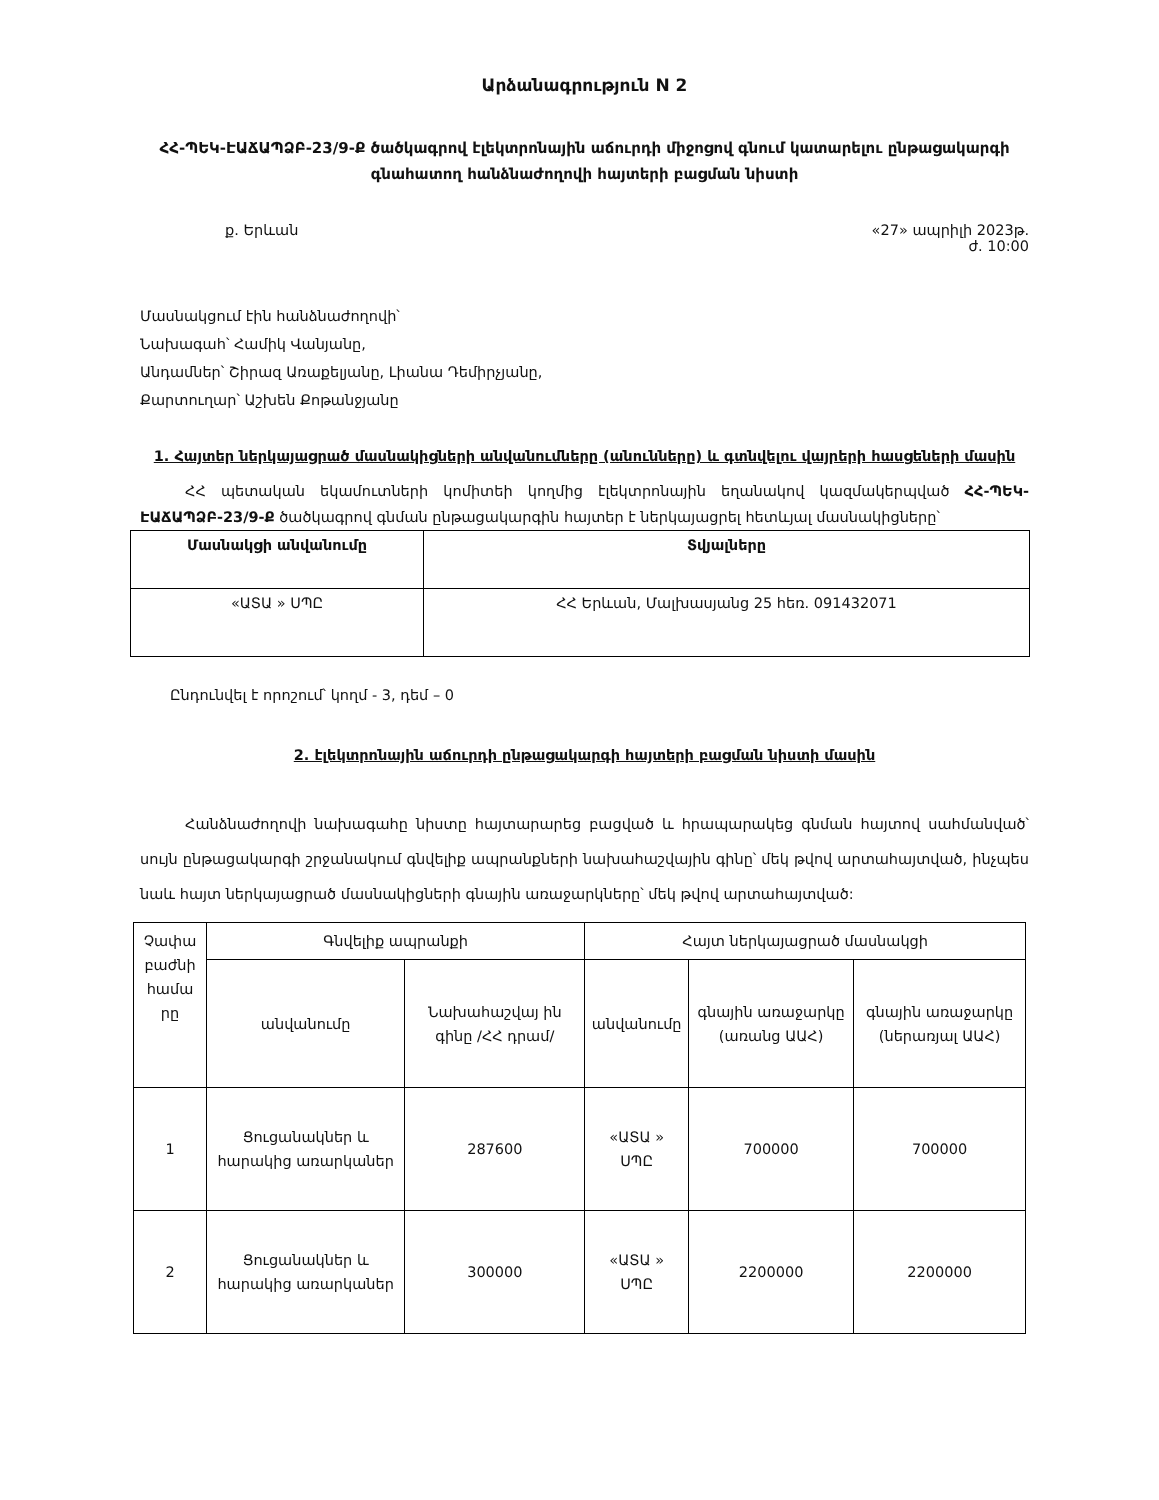Արձանագրություն N 2
ՀՀ-ՊԵԿ-ԷԱՃԱՊՁԲ-23/9-Ք ծածկագրով էլեկտրոնային աճուրդի միջոցով գնում կատարելու ընթացակարգի գնահատող հանձնաժողովի հայտերի բացման նիստի
ք. Երևան «27» ապրիլի 2023թ.
ժ. 10:00
Մասնակցում էին հանձնաժողովի՝
Նախագահ՝ Համիկ Վանյանը,
Անդամներ՝ Շիրազ Առաքելյանը, Լիանա Դեմիրչյանը,
Քարտուղար՝ Աշխեն Քոթանջյանը
1. Հայտեր ներկայացրած մասնակիցների անվանումները (անունները) և գտնվելու վայրերի հասցեների մասին
ՀՀ պետական եկամուտների կոմիտեի կողմից էլեկտրոնային եղանակով կազմակերպված ՀՀ-ՊԵԿ-ԷԱՃԱՊՁԲ-23/9-Ք ծածկագրով գնման ընթացակարգին հայտեր է ներկայացրել հետևյալ մասնակիցները՝
| Մասնակցի անվանումը | Տվյալները |
| --- | --- |
| «ԱՏԱ » ՍՊԸ | ՀՀ Երևան, Մալխասյանց 25 հեռ. 091432071 |
Ընդունվել է որոշում՝ կողմ - 3, դեմ – 0
2. էլեկտրոնային աճուրդի ընթացակարգի հայտերի բացման նիստի մասին
Հանձնաժողովի նախագահը նիստը հայտարարեց բացված և հրապարակեց գնման հայտով սահմանված՝ սույն ընթացակարգի շրջանակում գնվելիք ապրանքների նախահաշվային գինը՝ մեկ թվով արտահայտված, ինչպես նաև հայտ ներկայացրած մասնակիցների գնային առաջարկները՝ մեկ թվով արտահայտված:
| Չափա բաժնի համա րը | Գնվելիք ապրանքի | | Հայտ ներկայացրած մասնակցի | | |
| | անվանումը | Նախահաշվայ ին գինը /ՀՀ դրամ/ | անվանումը | գնային առաջարկը (առանց ԱԱՀ) | գնային առաջարկը (ներառյալ ԱԱՀ) |
| 1 | Ցուցանակներ և հարակից առարկաներ | 287600 | «ԱՏԱ » ՍՊԸ | 700000 | 700000 |
| 2 | Ցուցանակներ և հարակից առարկաներ | 300000 | «ԱՏԱ » ՍՊԸ | 2200000 | 2200000 |